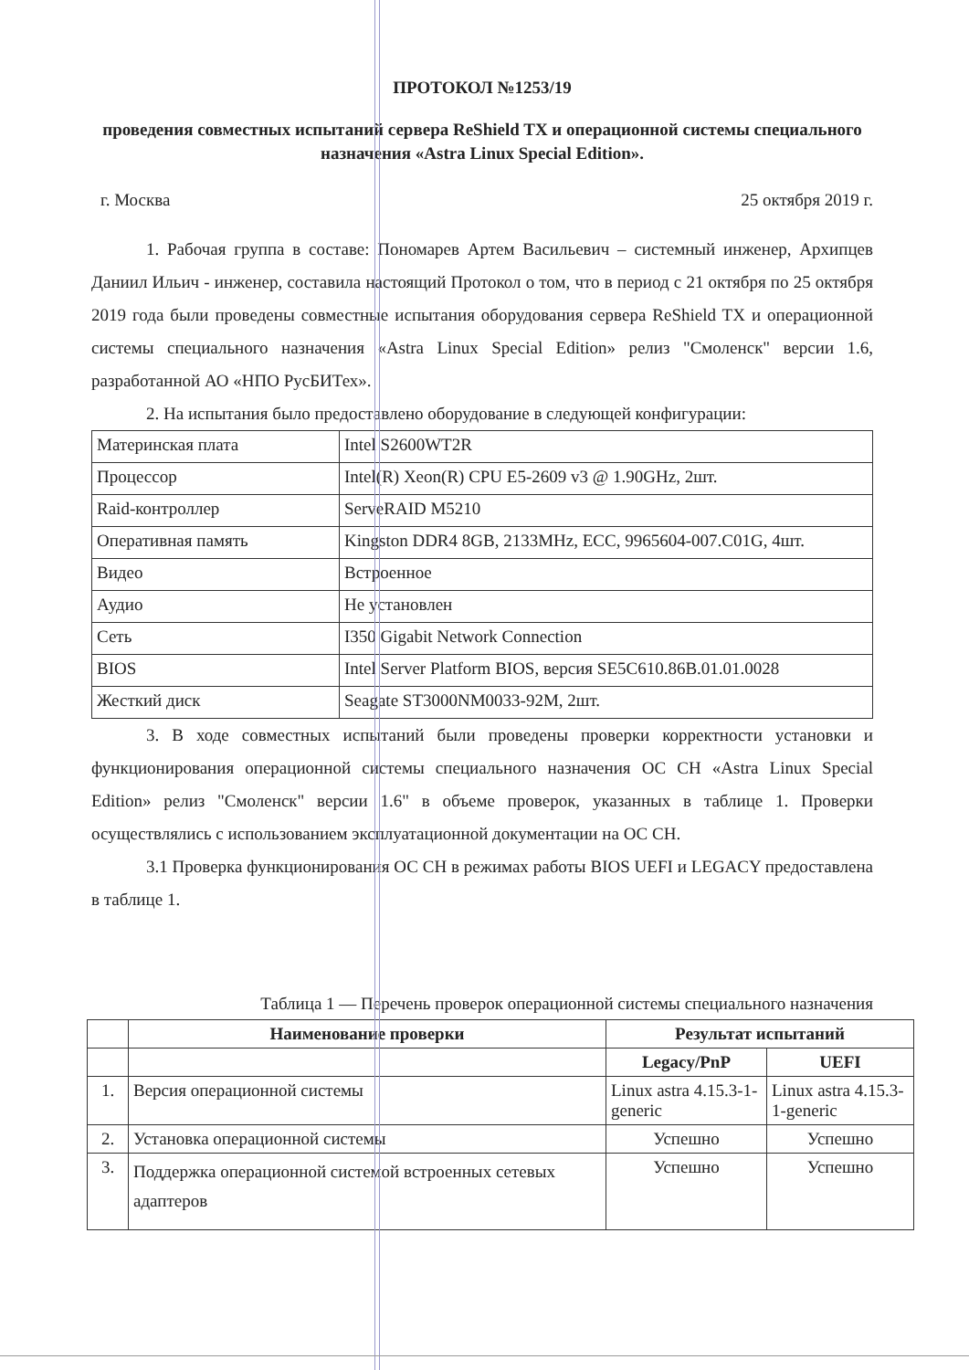ПРОТОКОЛ №1253/19
проведения совместных испытаний сервера ReShield TX и операционной системы специального назначения «Astra Linux Special Edition».
г. Москва 25 октября 2019 г.
1. Рабочая группа в составе: Пономарев Артем Васильевич – системный инженер, Архипцев Даниил Ильич - инженер, составила настоящий Протокол о том, что в период с 21 октября по 25 октября 2019 года были проведены совместные испытания оборудования сервера ReShield TX и операционной системы специального назначения «Astra Linux Special Edition» релиз "Смоленск" версии 1.6, разработанной АО «НПО РусБИТех».
2. На испытания было предоставлено оборудование в следующей конфигурации:
| Материнская плата | Intel S2600WT2R |
| Процессор | Intel(R) Xeon(R) CPU E5-2609 v3 @ 1.90GHz, 2шт. |
| Raid-контроллер | ServeRAID M5210 |
| Оперативная память | Kingston DDR4 8GB, 2133MHz, ECC, 9965604-007.C01G, 4шт. |
| Видео | Встроенное |
| Аудио | Не установлен |
| Сеть | I350 Gigabit Network Connection |
| BIOS | Intel Server Platform BIOS, версия SE5C610.86B.01.01.0028 |
| Жесткий диск | Seagate ST3000NM0033-92M, 2шт. |
3. В ходе совместных испытаний были проведены проверки корректности установки и функционирования операционной системы специального назначения ОС СН «Astra Linux Special Edition» релиз "Смоленск" версии 1.6" в объеме проверок, указанных в таблице 1. Проверки осуществлялись с использованием эксплуатационной документации на ОС СН.
3.1 Проверка функционирования ОС СН в режимах работы BIOS UEFI и LEGACY предоставлена в таблице 1.
Таблица 1 — Перечень проверок операционной системы специального назначения
| | Наименование проверки | Результат испытаний | |
| --- | --- | --- | --- |
| | | Legacy/PnP | UEFI |
| 1. | Версия операционной системы | Linux astra 4.15.3-1-generic | Linux astra 4.15.3-1-generic |
| 2. | Установка операционной системы | Успешно | Успешно |
| 3. | Поддержка операционной системой встроенных сетевых адаптеров | Успешно | Успешно |